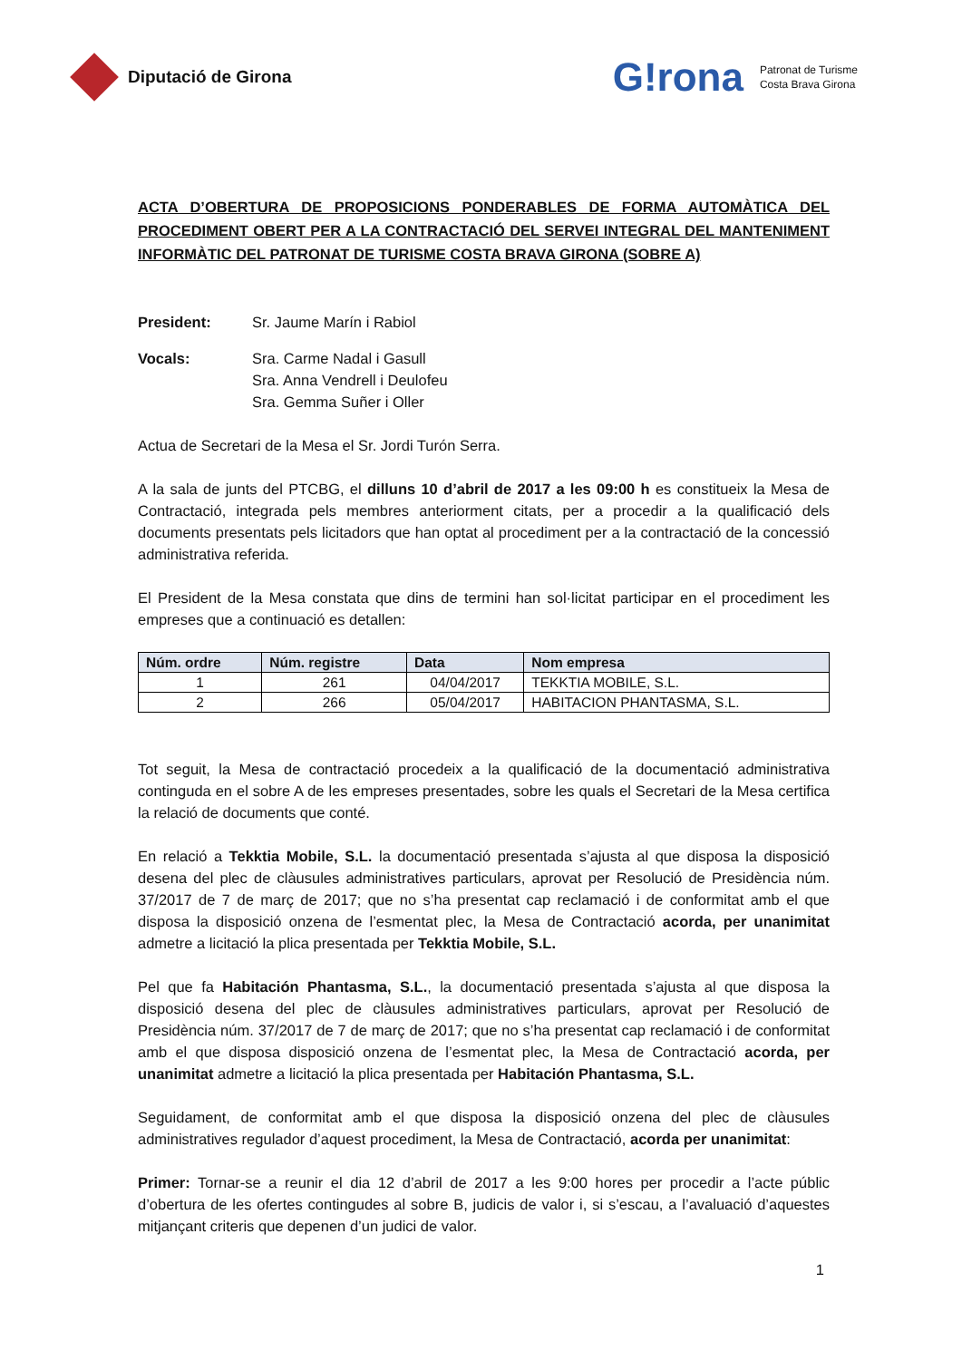Diputació de Girona
G!rona
Patronat de Turisme
Costa Brava Girona
ACTA D’OBERTURA DE PROPOSICIONS PONDERABLES DE FORMA AUTOMÀTICA DEL PROCEDIMENT OBERT PER A LA CONTRACTACIÓ DEL SERVEI INTEGRAL DEL MANTENIMENT INFORMÀTIC DEL PATRONAT DE TURISME COSTA BRAVA GIRONA (SOBRE A)
President: Sr. Jaume Marín i Rabiol
Vocals: Sra. Carme Nadal i Gasull
Sra. Anna Vendrell i Deulofeu
Sra. Gemma Suñer i Oller
Actua de Secretari de la Mesa el Sr. Jordi Turón Serra.
A la sala de junts del PTCBG, el dilluns 10 d’abril de 2017 a les 09:00 h es constitueix la Mesa de Contractació, integrada pels membres anteriorment citats, per a procedir a la qualificació dels documents presentats pels licitadors que han optat al procediment per a la contractació de la concessió administrativa referida.
El President de la Mesa constata que dins de termini han sol·licitat participar en el procediment les empreses que a continuació es detallen:
| Núm. ordre | Núm. registre | Data | Nom empresa |
| --- | --- | --- | --- |
| 1 | 261 | 04/04/2017 | TEKKTIA MOBILE, S.L. |
| 2 | 266 | 05/04/2017 | HABITACION PHANTASMA, S.L. |
Tot seguit, la Mesa de contractació procedeix a la qualificació de la documentació administrativa continguda en el sobre A de les empreses presentades, sobre les quals el Secretari de la Mesa certifica la relació de documents que conté.
En relació a Tekktia Mobile, S.L. la documentació presentada s’ajusta al que disposa la disposició desena del plec de clàusules administratives particulars, aprovat per Resolució de Presidència núm. 37/2017 de 7 de març de 2017; que no s’ha presentat cap reclamació i de conformitat amb el que disposa la disposició onzena de l’esmentat plec, la Mesa de Contractació acorda, per unanimitat admetre a licitació la plica presentada per Tekktia Mobile, S.L.
Pel que fa Habitación Phantasma, S.L., la documentació presentada s’ajusta al que disposa la disposició desena del plec de clàusules administratives particulars, aprovat per Resolució de Presidència núm. 37/2017 de 7 de març de 2017; que no s’ha presentat cap reclamació i de conformitat amb el que disposa disposició onzena de l’esmentat plec, la Mesa de Contractació acorda, per unanimitat admetre a licitació la plica presentada per Habitación Phantasma, S.L.
Seguidament, de conformitat amb el que disposa la disposició onzena del plec de clàusules administratives regulador d’aquest procediment, la Mesa de Contractació, acorda per unanimitat:
Primer: Tornar-se a reunir el dia 12 d’abril de 2017 a les 9:00 hores per procedir a l’acte públic d’obertura de les ofertes contingudes al sobre B, judicis de valor i, si s’escau, a l’avaluació d’aquestes mitjançant criteris que depenen d’un judici de valor.
1